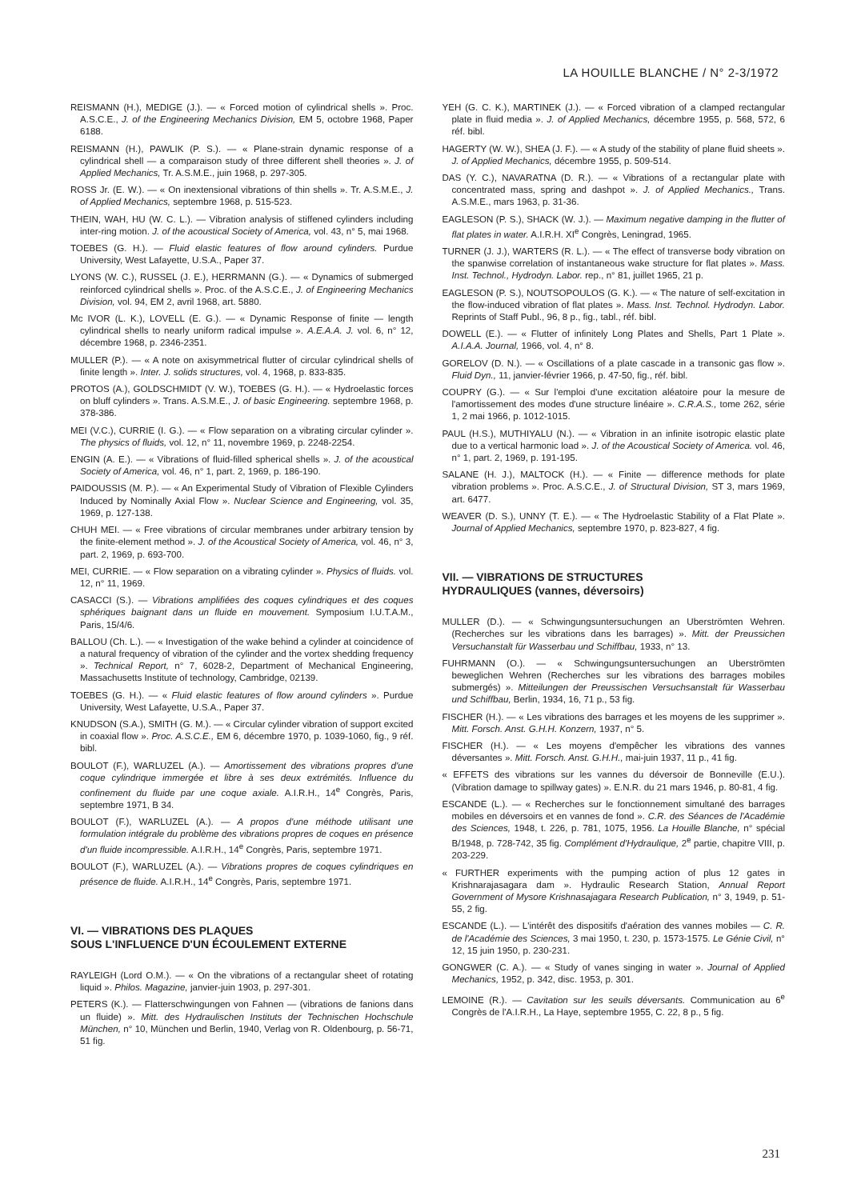LA HOUILLE BLANCHE / N° 2-3/1972
REISMANN (H.), MEDIGE (J.). — « Forced motion of cylindrical shells ». Proc. A.S.C.E., J. of the Engineering Mechanics Division, EM 5, octobre 1968, Paper 6188.
REISMANN (H.), PAWLIK (P. S.). — « Plane-strain dynamic response of a cylindrical shell — a comparaison study of three different shell theories ». J. of Applied Mechanics, Tr. A.S.M.E., juin 1968, p. 297-305.
ROSS Jr. (E. W.). — « On inextensional vibrations of thin shells ». Tr. A.S.M.E., J. of Applied Mechanics, septembre 1968, p. 515-523.
THEIN, WAH, HU (W. C. L.). — Vibration analysis of stiffened cylinders including inter-ring motion. J. of the acoustical Society of America, vol. 43, n° 5, mai 1968.
TOEBES (G. H.). — Fluid elastic features of flow around cylinders. Purdue University, West Lafayette, U.S.A., Paper 37.
LYONS (W. C.), RUSSEL (J. E.), HERRMANN (G.). — « Dynamics of submerged reinforced cylindrical shells ». Proc. of the A.S.C.E., J. of Engineering Mechanics Division, vol. 94, EM 2, avril 1968, art. 5880.
Mc IVOR (L. K.), LOVELL (E. G.). — « Dynamic Response of finite — length cylindrical shells to nearly uniform radical impulse ». A.E.A.A. J. vol. 6, n° 12, décembre 1968, p. 2346-2351.
MULLER (P.). — « A note on axisymmetrical flutter of circular cylindrical shells of finite length ». Inter. J. solids structures, vol. 4, 1968, p. 833-835.
PROTOS (A.), GOLDSCHMIDT (V. W.), TOEBES (G. H.). — « Hydroelastic forces on bluff cylinders ». Trans. A.S.M.E., J. of basic Engineering. septembre 1968, p. 378-386.
MEI (V.C.), CURRIE (I. G.). — « Flow separation on a vibrating circular cylinder ». The physics of fluids, vol. 12, n° 11, novembre 1969, p. 2248-2254.
ENGIN (A. E.). — « Vibrations of fluid-filled spherical shells ». J. of the acoustical Society of America, vol. 46, n° 1, part. 2, 1969, p. 186-190.
PAIDOUSSIS (M. P.). — « An Experimental Study of Vibration of Flexible Cylinders Induced by Nominally Axial Flow ». Nuclear Science and Engineering, vol. 35, 1969, p. 127-138.
CHUH MEI. — « Free vibrations of circular membranes under arbitrary tension by the finite-element method ». J. of the Acoustical Society of America, vol. 46, n° 3, part. 2, 1969, p. 693-700.
MEI, CURRIE. — « Flow separation on a vibrating cylinder ». Physics of fluids. vol. 12, n° 11, 1969.
CASACCI (S.). — Vibrations amplifiées des coques cylindriques et des coques sphériques baignant dans un fluide en mouvement. Symposium I.U.T.A.M., Paris, 15/4/6.
BALLOU (Ch. L.). — « Investigation of the wake behind a cylinder at coincidence of a natural frequency of vibration of the cylinder and the vortex shedding frequency ». Technical Report, n° 7, 6028-2, Department of Mechanical Engineering, Massachusetts Institute of technology, Cambridge, 02139.
TOEBES (G. H.). — « Fluid elastic features of flow around cylinders ». Purdue University, West Lafayette, U.S.A., Paper 37.
KNUDSON (S.A.), SMITH (G. M.). — « Circular cylinder vibration of support excited in coaxial flow ». Proc. A.S.C.E., EM 6, décembre 1970, p. 1039-1060, fig., 9 réf. bibl.
BOULOT (F.), WARLUZEL (A.). — Amortissement des vibrations propres d'une coque cylindrique immergée et libre à ses deux extrémités. Influence du confinement du fluide par une coque axiale. A.I.R.H., 14<sup>e</sup> Congrès, Paris, septembre 1971, B 34.
BOULOT (F.), WARLUZEL (A.). — A propos d'une méthode utilisant une formulation intégrale du problème des vibrations propres de coques en présence d'un fluide incompressible. A.I.R.H., 14<sup>e</sup> Congrès, Paris, septembre 1971.
BOULOT (F.), WARLUZEL (A.). — Vibrations propres de coques cylindriques en présence de fluide. A.I.R.H., 14<sup>e</sup> Congrès, Paris, septembre 1971.
VI. — VIBRATIONS DES PLAQUES
SOUS L'INFLUENCE D'UN ÉCOULEMENT EXTERNE
RAYLEIGH (Lord O.M.). — « On the vibrations of a rectangular sheet of rotating liquid ». Philos. Magazine, janvier-juin 1903, p. 297-301.
PETERS (K.). — Flatterschwingungen von Fahnen — (vibrations de fanions dans un fluide) ». Mitt. des Hydraulischen Instituts der Technischen Hochschule München, n° 10, München und Berlin, 1940, Verlag von R. Oldenbourg, p. 56-71, 51 fig.
YEH (G. C. K.), MARTINEK (J.). — « Forced vibration of a clamped rectangular plate in fluid media ». J. of Applied Mechanics, décembre 1955, p. 568, 572, 6 réf. bibl.
HAGERTY (W. W.), SHEA (J. F.). — « A study of the stability of plane fluid sheets ». J. of Applied Mechanics, décembre 1955, p. 509-514.
DAS (Y. C.), NAVARATNA (D. R.). — « Vibrations of a rectangular plate with concentrated mass, spring and dashpot ». J. of Applied Mechanics., Trans. A.S.M.E., mars 1963, p. 31-36.
EAGLESON (P. S.), SHACK (W. J.). — Maximum negative damping in the flutter of flat plates in water. A.I.R.H. XI<sup>e</sup> Congrès, Leningrad, 1965.
TURNER (J. J.), WARTERS (R. L.). — « The effect of transverse body vibration on the spanwise correlation of instantaneous wake structure for flat plates ». Mass. Inst. Technol., Hydrodyn. Labor. rep., n° 81, juillet 1965, 21 p.
EAGLESON (P. S.), NOUTSOPOULOS (G. K.). — « The nature of self-excitation in the flow-induced vibration of flat plates ». Mass. Inst. Technol. Hydrodyn. Labor. Reprints of Staff Publ., 96, 8 p., fig., tabl., réf. bibl.
DOWELL (E.). — « Flutter of infinitely Long Plates and Shells, Part 1 Plate ». A.I.A.A. Journal, 1966, vol. 4, n° 8.
GORELOV (D. N.). — « Oscillations of a plate cascade in a transonic gas flow ». Fluid Dyn., 11, janvier-février 1966, p. 47-50, fig., réf. bibl.
COUPRY (G.). — « Sur l'emploi d'une excitation aléatoire pour la mesure de l'amortissement des modes d'une structure linéaire ». C.R.A.S., tome 262, série 1, 2 mai 1966, p. 1012-1015.
PAUL (H.S.), MUTHIYALU (N.). — « Vibration in an infinite isotropic elastic plate due to a vertical harmonic load ». J. of the Acoustical Society of America. vol. 46, n° 1, part. 2, 1969, p. 191-195.
SALANE (H. J.), MALTOCK (H.). — « Finite — difference methods for plate vibration problems ». Proc. A.S.C.E., J. of Structural Division, ST 3, mars 1969, art. 6477.
WEAVER (D. S.), UNNY (T. E.). — « The Hydroelastic Stability of a Flat Plate ». Journal of Applied Mechanics, septembre 1970, p. 823-827, 4 fig.
VII. — VIBRATIONS DE STRUCTURES
HYDRAULIQUES (vannes, déversoirs)
MULLER (D.). — « Schwingungsuntersuchungen an Uberströmten Wehren. (Recherches sur les vibrations dans les barrages) ». Mitt. der Preussichen Versuchanstalt für Wasserbau und Schiffbau, 1933, n° 13.
FUHRMANN (O.). — « Schwingungsuntersuchungen an Uberströmten beweglichen Wehren (Recherches sur les vibrations des barrages mobiles submergés) ». Mitteilungen der Preussischen Versuchsanstalt für Wasserbau und Schiffbau, Berlin, 1934, 16, 71 p., 53 fig.
FISCHER (H.). — « Les vibrations des barrages et les moyens de les supprimer ». Mitt. Forsch. Anst. G.H.H. Konzern, 1937, n° 5.
FISCHER (H.). — « Les moyens d'empêcher les vibrations des vannes déversantes ». Mitt. Forsch. Anst. G.H.H., mai-juin 1937, 11 p., 41 fig.
« EFFETS des vibrations sur les vannes du déversoir de Bonneville (E.U.). (Vibration damage to spillway gates) ». E.N.R. du 21 mars 1946, p. 80-81, 4 fig.
ESCANDE (L.). — « Recherches sur le fonctionnement simultané des barrages mobiles en déversoirs et en vannes de fond ». C.R. des Séances de l'Académie des Sciences, 1948, t. 226, p. 781, 1075, 1956. La Houille Blanche, n° spécial B/1948, p. 728-742, 35 fig. Complément d'Hydraulique, 2<sup>e</sup> partie, chapitre VIII, p. 203-229.
« FURTHER experiments with the pumping action of plus 12 gates in Krishnarajasagara dam ». Hydraulic Research Station, Annual Report Government of Mysore Krishnasajagara Research Publication, n° 3, 1949, p. 51-55, 2 fig.
ESCANDE (L.). — L'intérêt des dispositifs d'aération des vannes mobiles — C. R. de l'Académie des Sciences, 3 mai 1950, t. 230, p. 1573-1575. Le Génie Civil, n° 12, 15 juin 1950, p. 230-231.
GONGWER (C. A.). — « Study of vanes singing in water ». Journal of Applied Mechanics, 1952, p. 342, disc. 1953, p. 301.
LEMOINE (R.). — Cavitation sur les seuils déversants. Communication au 6<sup>e</sup> Congrès de l'A.I.R.H., La Haye, septembre 1955, C. 22, 8 p., 5 fig.
231